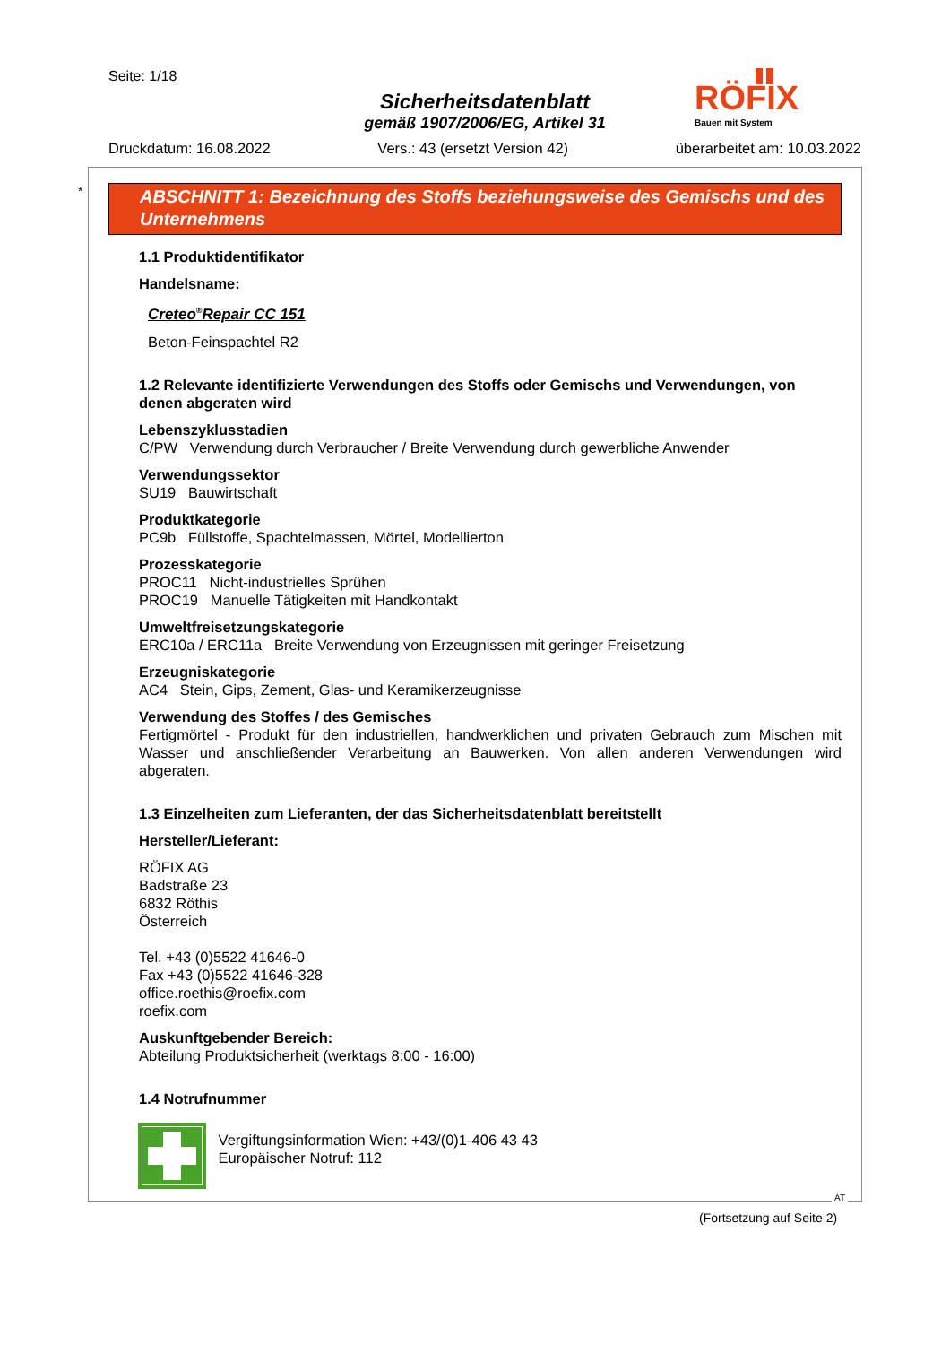Seite: 1/18
Sicherheitsdatenblatt
gemäß 1907/2006/EG, Artikel 31
Druckdatum: 16.08.2022 Vers.: 43 (ersetzt Version 42) überarbeitet am: 10.03.2022
RÖFIX
Bauen mit System
*
ABSCHNITT 1: Bezeichnung des Stoffs beziehungsweise des Gemischs und des Unternehmens
1.1 Produktidentifikator
Handelsname:
Creteo<sup>®</sup>Repair CC 151
Beton-Feinspachtel R2
1.2 Relevante identifizierte Verwendungen des Stoffs oder Gemischs und Verwendungen, von denen abgeraten wird
Lebenszyklusstadien
C/PW Verwendung durch Verbraucher / Breite Verwendung durch gewerbliche Anwender
Verwendungssektor
SU19 Bauwirtschaft
Produktkategorie
PC9b Füllstoffe, Spachtelmassen, Mörtel, Modellierton
Prozesskategorie
PROC11 Nicht-industrielles Sprühen
PROC19 Manuelle Tätigkeiten mit Handkontakt
Umweltfreisetzungskategorie
ERC10a / ERC11a Breite Verwendung von Erzeugnissen mit geringer Freisetzung
Erzeugniskategorie
AC4 Stein, Gips, Zement, Glas- und Keramikerzeugnisse
Verwendung des Stoffes / des Gemisches
Fertigmörtel - Produkt für den industriellen, handwerklichen und privaten Gebrauch zum Mischen mit Wasser und anschließender Verarbeitung an Bauwerken. Von allen anderen Verwendungen wird abgeraten.
1.3 Einzelheiten zum Lieferanten, der das Sicherheitsdatenblatt bereitstellt
Hersteller/Lieferant:
RÖFIX AG
Badstraße 23
6832 Röthis
Österreich
Tel. +43 (0)5522 41646-0
Fax +43 (0)5522 41646-328
office.roethis@roefix.com
roefix.com
Auskunftgebender Bereich:
Abteilung Produktsicherheit (werktags 8:00 - 16:00)
1.4 Notrufnummer
Vergiftungsinformation Wien: +43/(0)1-406 43 43
Europäischer Notruf: 112
AT
(Fortsetzung auf Seite 2)